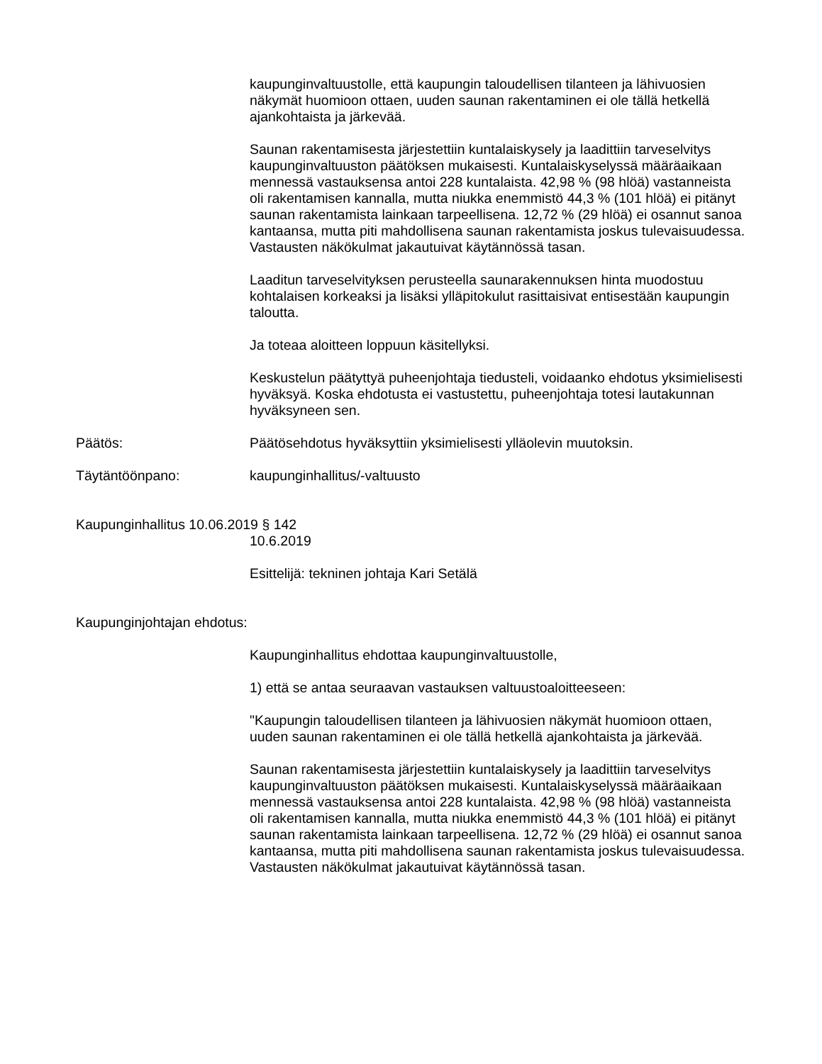kaupunginvaltuustolle, että kaupungin taloudellisen tilanteen ja lähivuosien näkymät huomioon ottaen, uuden saunan rakentaminen ei ole tällä hetkellä ajankohtaista ja järkevää.
Saunan rakentamisesta järjestettiin kuntalaiskysely ja laadittiin tarveselvitys kaupunginvaltuuston päätöksen mukaisesti. Kuntalaiskyselyssä määräaikaan mennessä vastauksensa antoi 228 kuntalaista. 42,98 % (98 hlöä) vastanneista oli rakentamisen kannalla, mutta niukka enemmistö 44,3 % (101 hlöä) ei pitänyt saunan rakentamista lainkaan tarpeellisena. 12,72 % (29 hlöä) ei osannut sanoa kantaansa, mutta piti mahdollisena saunan rakentamista joskus tulevaisuudessa. Vastausten näkökulmat jakautuivat käytännössä tasan.
Laaditun tarveselvityksen perusteella saunarakennuksen hinta muodostuu kohtalaisen korkeaksi ja lisäksi ylläpitokulut rasittaisivat entisestään kaupungin taloutta.
Ja toteaa aloitteen loppuun käsitellyksi.
Keskustelun päätyttyä puheenjohtaja tiedusteli, voidaanko ehdotus yksimielisesti hyväksyä. Koska ehdotusta ei vastustettu, puheenjohtaja totesi lautakunnan hyväksyneen sen.
Päätös: Päätösehdotus hyväksyttiin yksimielisesti ylläolevin muutoksin.
Täytäntöönpano: kaupunginhallitus/-valtuusto
Kaupunginhallitus 10.06.2019 § 142
10.6.2019
Esittelijä: tekninen johtaja Kari Setälä
Kaupunginjohtajan ehdotus:
Kaupunginhallitus ehdottaa kaupunginvaltuustolle,
1) että se antaa seuraavan vastauksen valtuustoaloitteeseen:
"Kaupungin taloudellisen tilanteen ja lähivuosien näkymät huomioon ottaen, uuden saunan rakentaminen ei ole tällä hetkellä ajankohtaista ja järkevää.
Saunan rakentamisesta järjestettiin kuntalaiskysely ja laadittiin tarveselvitys kaupunginvaltuuston päätöksen mukaisesti. Kuntalaiskyselyssä määräaikaan mennessä vastauksensa antoi 228 kuntalaista. 42,98 % (98 hlöä) vastanneista oli rakentamisen kannalla, mutta niukka enemmistö 44,3 % (101 hlöä) ei pitänyt saunan rakentamista lainkaan tarpeellisena. 12,72 % (29 hlöä) ei osannut sanoa kantaansa, mutta piti mahdollisena saunan rakentamista joskus tulevaisuudessa. Vastausten näkökulmat jakautuivat käytännössä tasan.